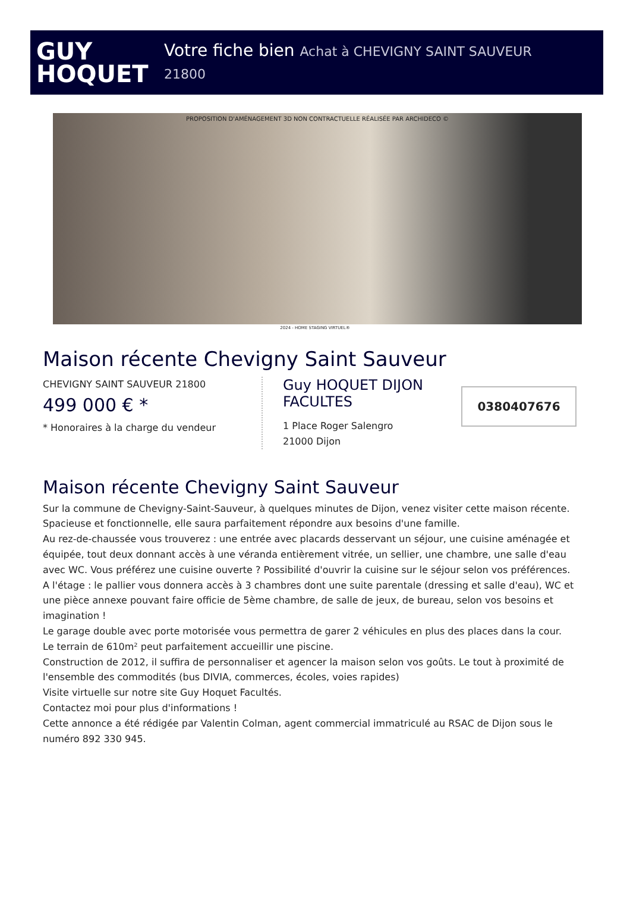GUY
HOQUET
Votre fiche bien Achat à CHEVIGNY SAINT SAUVEUR
21800
PROPOSITION D'AMÉNAGEMENT 3D NON CONTRACTUELLE RÉALISÉE PAR ARCHIDECO ©
2024 - HOME STAGING VIRTUEL®
Maison récente Chevigny Saint Sauveur
CHEVIGNY SAINT SAUVEUR 21800
499 000 € *
* Honoraires à la charge du vendeur
Guy HOQUET DIJON FACULTES
1 Place Roger Salengro
21000 Dijon
0380407676
Maison récente Chevigny Saint Sauveur
Sur la commune de Chevigny-Saint-Sauveur, à quelques minutes de Dijon, venez visiter cette maison récente.
Spacieuse et fonctionnelle, elle saura parfaitement répondre aux besoins d'une famille.
Au rez-de-chaussée vous trouverez : une entrée avec placards desservant un séjour, une cuisine aménagée et équipée, tout deux donnant accès à une véranda entièrement vitrée, un sellier, une chambre, une salle d'eau avec WC. Vous préférez une cuisine ouverte ? Possibilité d'ouvrir la cuisine sur le séjour selon vos préférences.
A l'étage : le pallier vous donnera accès à 3 chambres dont une suite parentale (dressing et salle d'eau), WC et une pièce annexe pouvant faire officie de 5ème chambre, de salle de jeux, de bureau, selon vos besoins et imagination !
Le garage double avec porte motorisée vous permettra de garer 2 véhicules en plus des places dans la cour.
Le terrain de 610m² peut parfaitement accueillir une piscine.
Construction de 2012, il suffira de personnaliser et agencer la maison selon vos goûts. Le tout à proximité de l'ensemble des commodités (bus DIVIA, commerces, écoles, voies rapides)
Visite virtuelle sur notre site Guy Hoquet Facultés.
Contactez moi pour plus d'informations !
Cette annonce a été rédigée par Valentin Colman, agent commercial immatriculé au RSAC de Dijon sous le numéro 892 330 945.